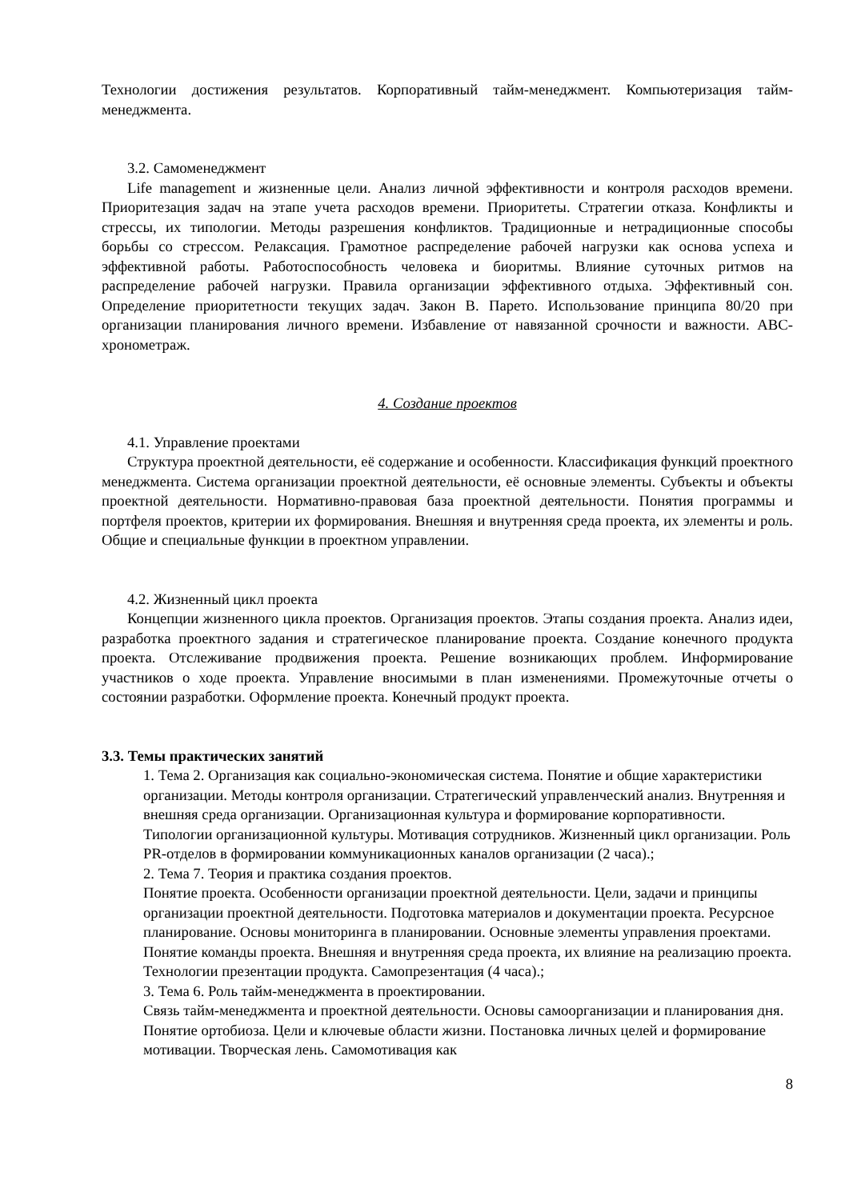Технологии достижения результатов. Корпоративный тайм-менеджмент. Компьютеризация тайм-менеджмента.
3.2. Самоменеджмент
Life management и жизненные цели. Анализ личной эффективности и контроля расходов времени. Приоритезация задач на этапе учета расходов времени. Приоритеты. Стратегии отказа. Конфликты и стрессы, их типологии. Методы разрешения конфликтов. Традиционные и нетрадиционные способы борьбы со стрессом. Релаксация. Грамотное распределение рабочей нагрузки как основа успеха и эффективной работы. Работоспособность человека и биоритмы. Влияние суточных ритмов на распределение рабочей нагрузки. Правила организации эффективного отдыха. Эффективный сон. Определение приоритетности текущих задач. Закон В. Парето. Использование принципа 80/20 при организации планирования личного времени. Избавление от навязанной срочности и важности. ABC-хронометраж.
4. Создание проектов
4.1. Управление проектами
Структура проектной деятельности, её содержание и особенности. Классификация функций проектного менеджмента. Система организации проектной деятельности, её основные элементы. Субъекты и объекты проектной деятельности. Нормативно-правовая база проектной деятельности. Понятия программы и портфеля проектов, критерии их формирования. Внешняя и внутренняя среда проекта, их элементы и роль. Общие и специальные функции в проектном управлении.
4.2. Жизненный цикл проекта
Концепции жизненного цикла проектов. Организация проектов. Этапы создания проекта. Анализ идеи, разработка проектного задания и стратегическое планирование проекта. Создание конечного продукта проекта. Отслеживание продвижения проекта. Решение возникающих проблем. Информирование участников о ходе проекта. Управление вносимыми в план изменениями. Промежуточные отчеты о состоянии разработки. Оформление проекта. Конечный продукт проекта.
3.3. Темы практических занятий
1. Тема 2. Организация как социально-экономическая система. Понятие и общие характеристики организации. Методы контроля организации. Стратегический управленческий анализ. Внутренняя и внешняя среда организации. Организационная культура и формирование корпоративности. Типологии организационной культуры. Мотивация сотрудников. Жизненный цикл организации. Роль PR-отделов в формировании коммуникационных каналов организации (2 часа).;
2. Тема 7. Теория и практика создания проектов.
Понятие проекта. Особенности организации проектной деятельности. Цели, задачи и принципы организации проектной деятельности. Подготовка материалов и документации проекта. Ресурсное планирование. Основы мониторинга в планировании. Основные элементы управления проектами. Понятие команды проекта. Внешняя и внутренняя среда проекта, их влияние на реализацию проекта. Технологии презентации продукта. Самопрезентация (4 часа).;
3. Тема 6. Роль тайм-менеджмента в проектировании.
Связь тайм-менеджмента и проектной деятельности. Основы самоорганизации и планирования дня. Понятие ортобиоза. Цели и ключевые области жизни. Постановка личных целей и формирование мотивации. Творческая лень. Самомотивация как
8